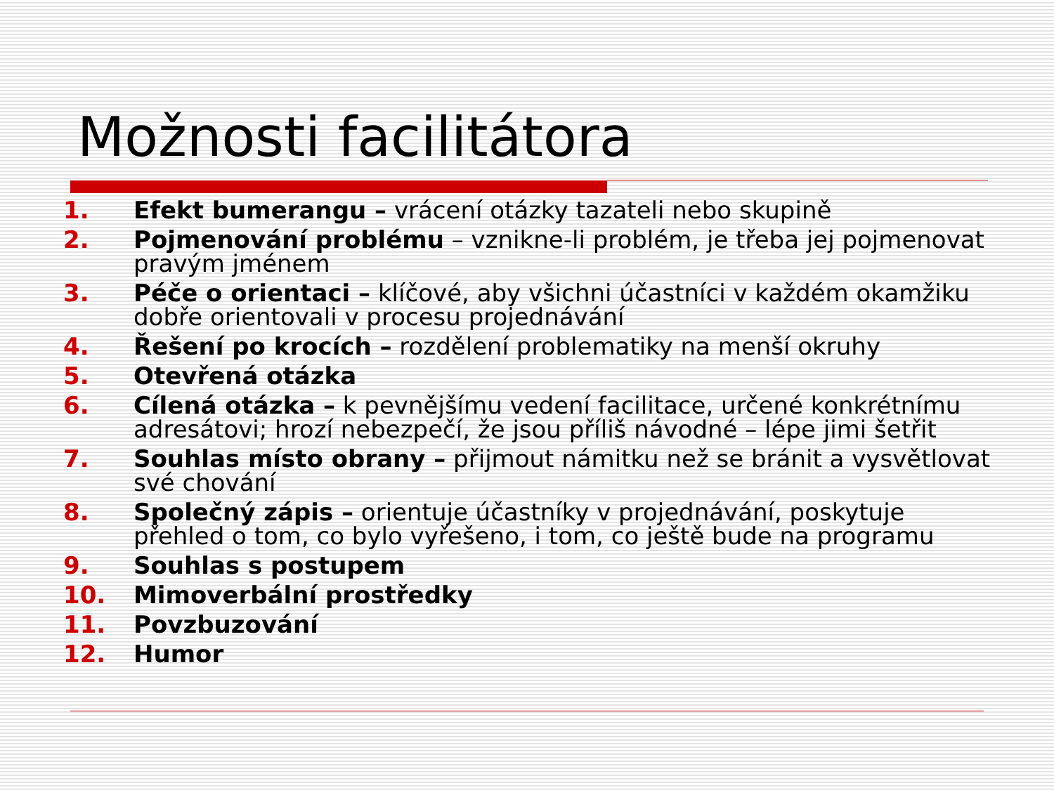Možnosti facilitátora
1. Efekt bumerangu – vrácení otázky tazateli nebo skupině
2. Pojmenování problému – vznikne-li problém, je třeba jej pojmenovat pravým jménem
3. Péče o orientaci – klíčové, aby všichni účastníci v každém okamžiku dobře orientovali v procesu projednávání
4. Řešení po krocích – rozdělení problematiky na menší okruhy
5. Otevřená otázka
6. Cílená otázka – k pevnějšímu vedení facilitace, určené konkrétnímu adresátovi; hrozí nebezpečí, že jsou příliš návodné – lépe jimi šetřit
7. Souhlas místo obrany – přijmout námitku než se bránit a vysvětlovat své chování
8. Společný zápis – orientuje účastníky v projednávání, poskytuje přehled o tom, co bylo vyřešeno, i tom, co ještě bude na programu
9. Souhlas s postupem
10. Mimoverbální prostředky
11. Povzbuzování
12. Humor